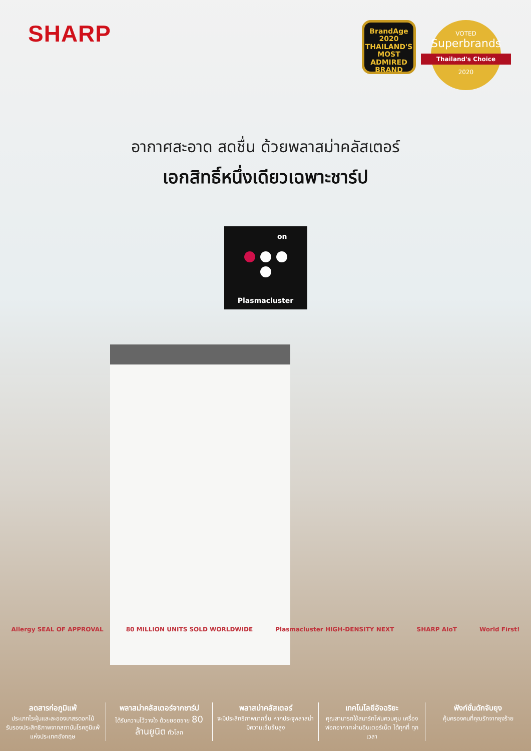SHARP
BrandAge
2020
THAILAND'S
MOST
ADMIRED
BRAND
VOTED
Superbrands
Thailand's Choice
2020
อากาศสะอาด สดชื่น ด้วยพลาสม่าคลัสเตอร์
เอกสิทธิ์หนึ่งเดียวเฉพาะชาร์ป
on
Plasmacluster
Allergy SEAL OF APPROVAL 80 MILLION UNITS SOLD WORLDWIDE Plasmacluster HIGH-DENSITY NEXT SHARP AIoT World First!
ลดสารก่อภูมิแพ้
ประเภทไรฝุ่นและละอองเกสรดอกไม้ รับรองประสิทธิภาพจากสถาบันโรคภูมิแพ้แห่งประเทศอังกฤษ
พลาสม่าคลัสเตอร์จากชาร์ป
ได้รับความไว้วางใจ ด้วยยอดขาย 80 ล้านยูนิต ทั่วโลก
พลาสม่าคลัสเตอร์
จะมีประสิทธิภาพมากขึ้น หากประจุพลาสม่ามีความเข้มข้นสูง
เทคโนโลยีอัจฉริยะ
คุณสามารถใช้สมาร์ทโฟนควบคุม เครื่องฟอกอากาศผ่านอินเตอร์เน็ต ได้ทุกที่ ทุกเวลา
ฟังก์ชั่นดักจับยุง
คุ้มครองคนที่คุณรักจากยุงร้าย